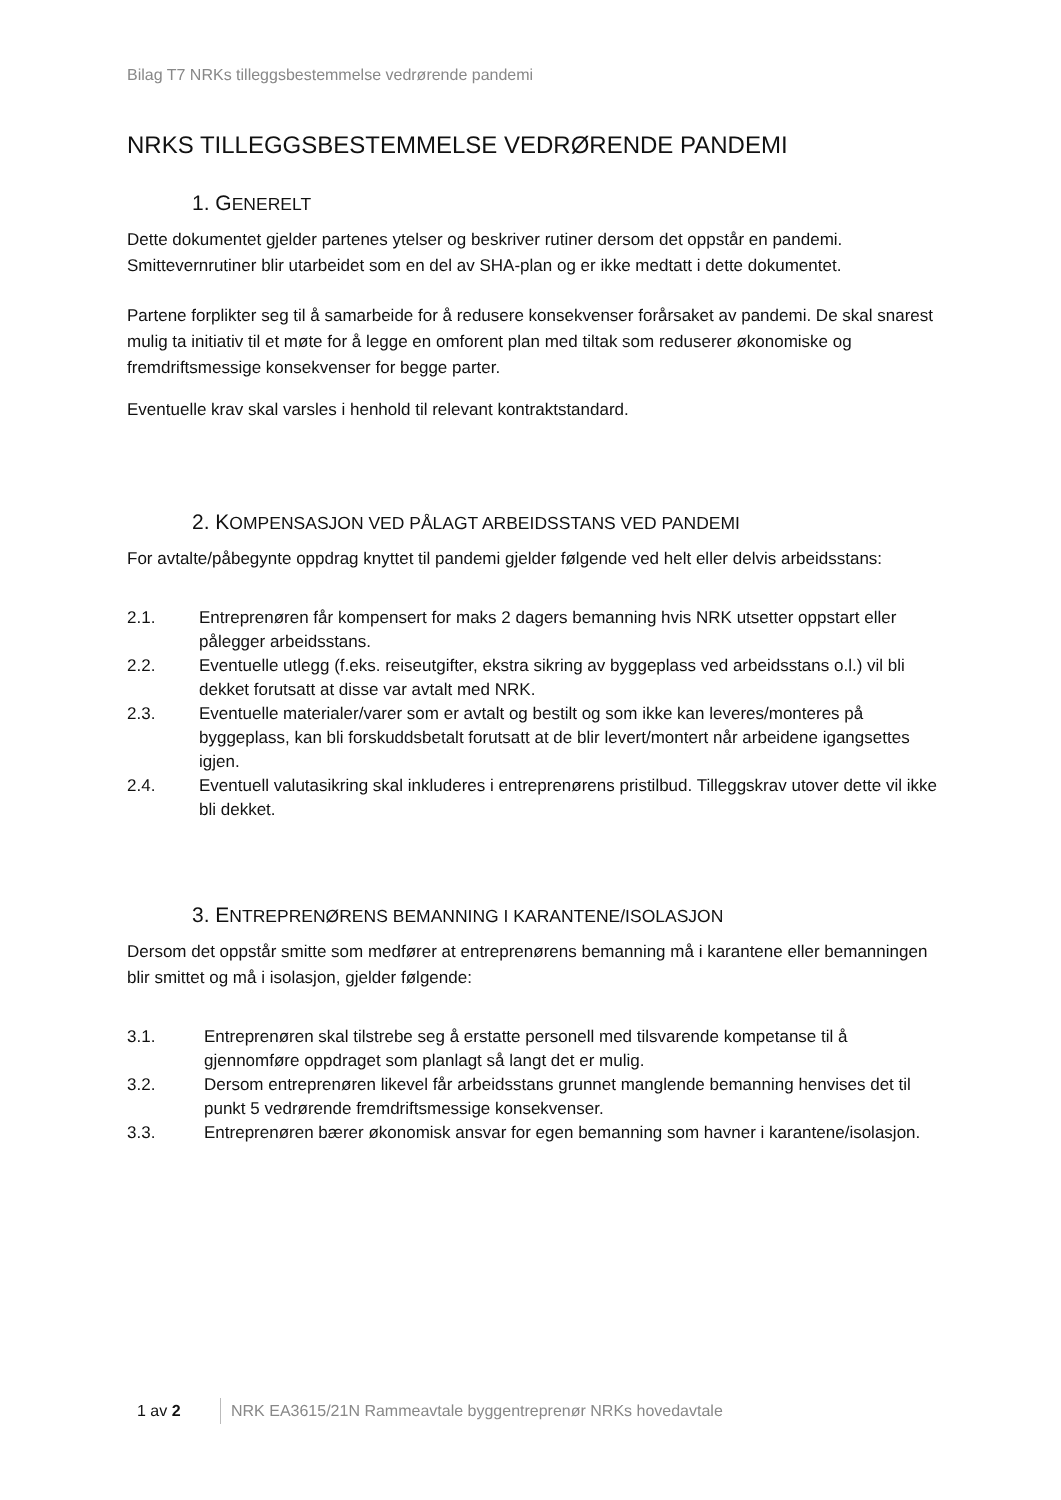Bilag T7 NRKs tilleggsbestemmelse vedrørende pandemi
NRKS TILLEGGSBESTEMMELSE VEDRØRENDE PANDEMI
1. GENERELT
Dette dokumentet gjelder partenes ytelser og beskriver rutiner dersom det oppstår en pandemi. Smittevernrutiner blir utarbeidet som en del av SHA-plan og er ikke medtatt i dette dokumentet.
Partene forplikter seg til å samarbeide for å redusere konsekvenser forårsaket av pandemi. De skal snarest mulig ta initiativ til et møte for å legge en omforent plan med tiltak som reduserer økonomiske og fremdriftsmessige konsekvenser for begge parter.
Eventuelle krav skal varsles i henhold til relevant kontraktstandard.
2. KOMPENSASJON VED PÅLAGT ARBEIDSSTANS VED PANDEMI
For avtalte/påbegynte oppdrag knyttet til pandemi gjelder følgende ved helt eller delvis arbeidsstans:
2.1. Entreprenøren får kompensert for maks 2 dagers bemanning hvis NRK utsetter oppstart eller pålegger arbeidsstans.
2.2. Eventuelle utlegg (f.eks. reiseutgifter, ekstra sikring av byggeplass ved arbeidsstans o.l.) vil bli dekket forutsatt at disse var avtalt med NRK.
2.3. Eventuelle materialer/varer som er avtalt og bestilt og som ikke kan leveres/monteres på byggeplass, kan bli forskuddsbetalt forutsatt at de blir levert/montert når arbeidene igangsettes igjen.
2.4. Eventuell valutasikring skal inkluderes i entreprenørens pristilbud. Tilleggskrav utover dette vil ikke bli dekket.
3. ENTREPRENØRENS BEMANNING I KARANTENE/ISOLASJON
Dersom det oppstår smitte som medfører at entreprenørens bemanning må i karantene eller bemanningen blir smittet og må i isolasjon, gjelder følgende:
3.1. Entreprenøren skal tilstrebe seg å erstatte personell med tilsvarende kompetanse til å gjennomføre oppdraget som planlagt så langt det er mulig.
3.2. Dersom entreprenøren likevel får arbeidsstans grunnet manglende bemanning henvises det til punkt 5 vedrørende fremdriftsmessige konsekvenser.
3.3. Entreprenøren bærer økonomisk ansvar for egen bemanning som havner i karantene/isolasjon.
1 av 2 NRK EA3615/21N Rammeavtale byggentreprenør NRKs hovedavtale